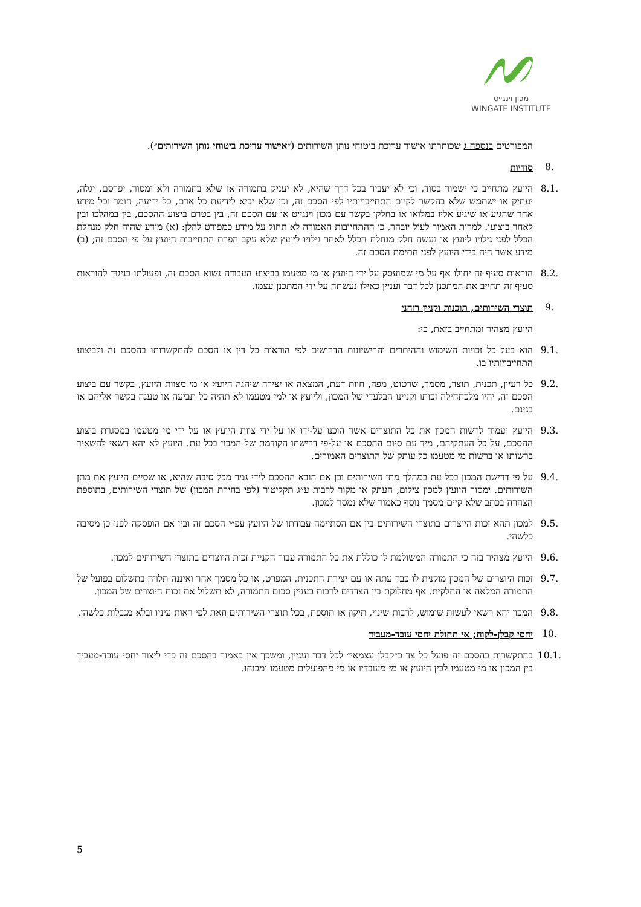מכון וינגייט
WINGATE INSTITUTE
המפורטים בנספח ג שכותרתו אישור עריכת ביטוחי נותן השירותים (״אישור עריכת ביטוחי נותן השירותים״).
8. סודיות
8.1. היועץ מתחייב כי ישמור בסוד, וכי לא יעביר בכל דרך שהיא, לא יעניק בתמורה או שלא בתמורה ולא ימסור, יפרסם, יגלה, יעתיק או ישתמש שלא בהקשר לקיום התחייבויותיו לפי הסכם זה, וכן שלא יביא לידיעת כל אדם, כל ידיעה, חומר וכל מידע אחר שהגיע או שיגיע אליו במלואו או בחלקו בקשר עם מכון וינגייט או עם הסכם זה, בין בטרם ביצוע ההסכם, בין במהלכו ובין לאחר ביצועו. למרות האמור לעיל יובהר, כי ההתחייבות האמורה לא תחול על מידע כמפורט להלן: (א) מידע שהיה חלק מנחלת הכלל לפני גילויו ליועץ או נעשה חלק מנחלת הכלל לאחר גילויו ליועץ שלא עקב הפרת התחייבות היועץ על פי הסכם זה; (ב) מידע אשר היה בידי היועץ לפני חתימת הסכם זה.
8.2. הוראות סעיף זה יחולו אף על מי שמועסק על ידי היועץ או מי מטעמו בביצוע העבודה נשוא הסכם זה, ופעולתו בניגוד להוראות סעיף זה תחייב את המתכנן לכל דבר ועניין כאילו נעשתה על ידי המתכנן עצמו.
9. תוצרי השירותים, תוכנות וקניין רוחני
היועץ מצהיר ומתחייב בזאת, כי:
9.1. הוא בעל כל זכויות השימוש וההיתרים והרישיונות הדרושים לפי הוראות כל דין או הסכם להתקשרותו בהסכם זה ולביצוע התחייבויותיו בו.
9.2. כל רעיון, תכנית, תוצר, מסמך, שרטוט, מפה, חוות דעת, המצאה או יצירה שיהגה היועץ או מי מצוות היועץ, בקשר עם ביצוע הסכם זה, יהיו מלכתחילה זכותו וקניינו הבלעדי של המכון, וליועץ או למי מטעמו לא תהיה כל תביעה או טענה בקשר אליהם או בגינם.
9.3. היועץ יעמיד לרשות המכון את כל התוצרים אשר הוכנו על-ידו או על ידי צוות היועץ או על ידי מי מטעמו במסגרת ביצוע ההסכם, על כל העתקיהם, מיד עם סיום ההסכם או על-פי דרישתו הקודמת של המכון בכל עת. היועץ לא יהא רשאי להשאיר ברשותו או ברשות מי מטעמו כל עותק של התוצרים האמורים.
9.4. על פי דרישת המכון בכל עת במהלך מתן השירותים וכן אם הובא ההסכם לידי גמר מכל סיבה שהיא, או שסיים היועץ את מתן השירותים, ימסור היועץ למכון צילום, העתק או מקור לרבות ע״ג תקליטור (לפי בחירת המכון) של תוצרי השירותים, בתוספת הצהרה בכתב שלא קיים מסמך נוסף כאמור שלא נמסר למכון.
9.5. למכון תהא זכות היוצרים בתוצרי השירותים בין אם הסתיימה עבודתו של היועץ עפ״י הסכם זה ובין אם הופסקה לפני כן מסיבה כלשהי.
9.6. היועץ מצהיר בזה כי התמורה המשולמת לו כוללת את כל התמורה עבור הקניית זכות היוצרים בתוצרי השירותים למכון.
9.7. זכות היוצרים של המכון מוקנית לו כבר עתה או עם יצירת התכנית, המפרט, או כל מסמך אחר ואיננה תלויה בתשלום בפועל של התמורה המלאה או החלקית. אף מחלוקת בין הצדדים לרבות בעניין סכום התמורה, לא תשלול את זכות היוצרים של המכון.
9.8. המכון יהא רשאי לעשות שימוש, לרבות שינוי, תיקון או תוספת, בכל תוצרי השירותים וזאת לפי ראות עיניו ובלא מגבלות כלשהן.
10. יחסי קבלן-לקוח; אי תחולת יחסי עובד-מעביד
10.1. בהתקשרות בהסכם זה פועל כל צד כ״קבלן עצמאי״ לכל דבר ועניין, ומשכך אין באמור בהסכם זה כדי ליצור יחסי עובד-מעביד בין המכון או מי מטעמו לבין היועץ או מי מעובדיו או מי מהפועלים מטעמו ומכוחו.
5